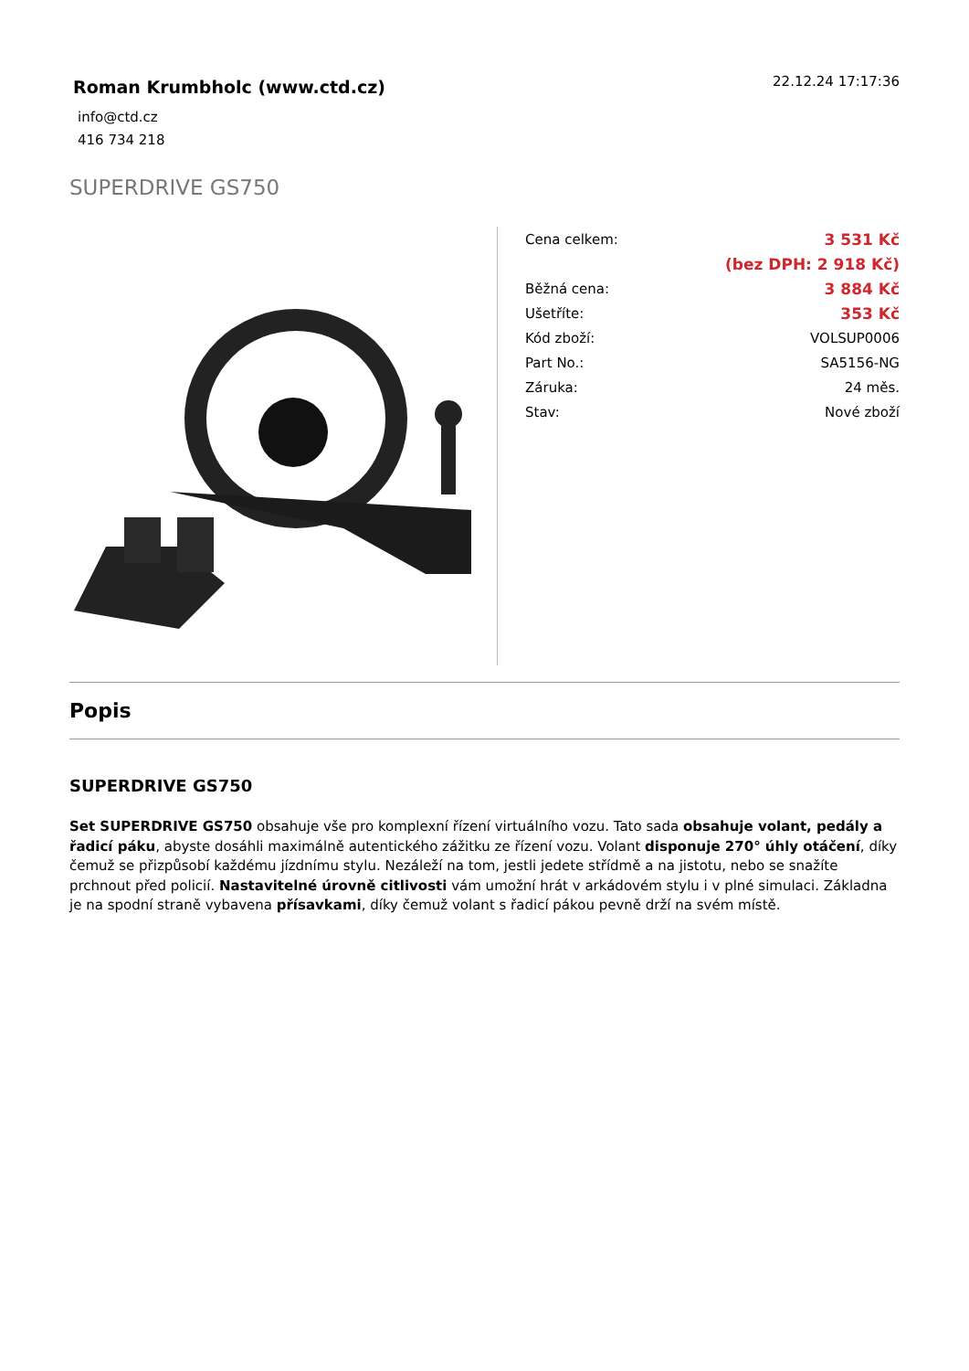Roman Krumbholc (www.ctd.cz)
22.12.24 17:17:36
info@ctd.cz
416 734 218
SUPERDRIVE GS750
| Cena celkem: | 3 531 Kč |
| | (bez DPH: 2 918 Kč) |
| Běžná cena: | 3 884 Kč |
| Ušetříte: | 353 Kč |
| Kód zboží: | VOLSUP0006 |
| Part No.: | SA5156-NG |
| Záruka: | 24 měs. |
| Stav: | Nové zboží |
Popis
SUPERDRIVE GS750
Set SUPERDRIVE GS750 obsahuje vše pro komplexní řízení virtuálního vozu. Tato sada obsahuje volant, pedály a řadicí páku, abyste dosáhli maximálně autentického zážitku ze řízení vozu. Volant disponuje 270° úhly otáčení, díky čemuž se přizpůsobí každému jízdnímu stylu. Nezáleží na tom, jestli jedete střídmě a na jistotu, nebo se snažíte prchnout před policií. Nastavitelné úrovně citlivosti vám umožní hrát v arkádovém stylu i v plné simulaci. Základna je na spodní straně vybavena přísavkami, díky čemuž volant s řadicí pákou pevně drží na svém místě.